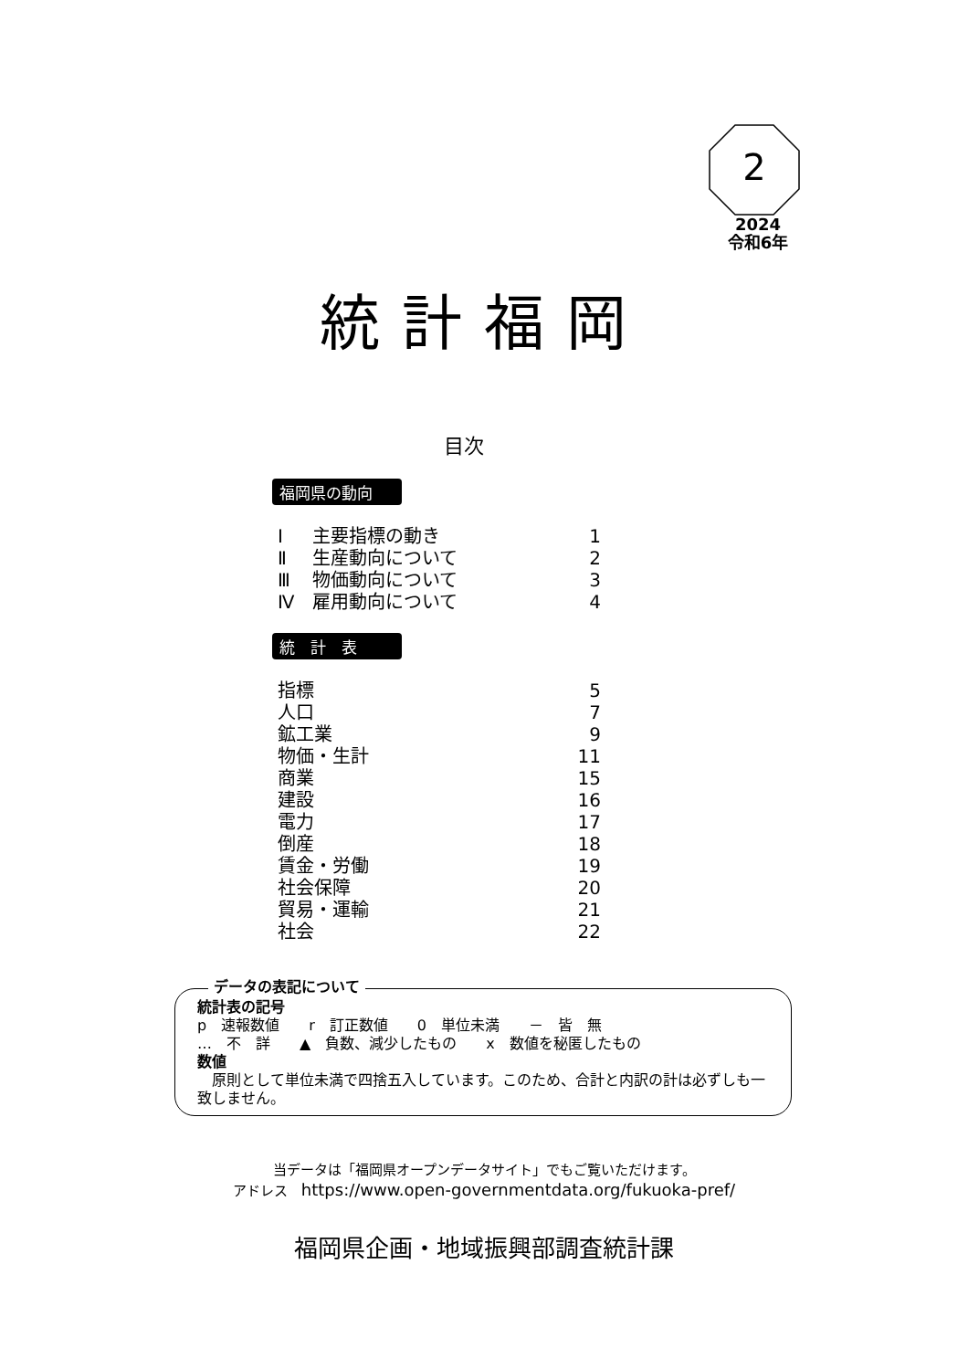2
2024
令和6年
統計福岡
目次
福岡県の動向
| Ⅰ | 主要指標の動き | 1 |
| Ⅱ | 生産動向について | 2 |
| Ⅲ | 物価動向について | 3 |
| Ⅳ | 雇用動向について | 4 |
統　計　表
| 指標 | 5 |
| 人口 | 7 |
| 鉱工業 | 9 |
| 物価・生計 | 11 |
| 商業 | 15 |
| 建設 | 16 |
| 電力 | 17 |
| 倒産 | 18 |
| 賃金・労働 | 19 |
| 社会保障 | 20 |
| 貿易・運輸 | 21 |
| 社会 | 22 |
データの表記について
統計表の記号
p　速報数値　　r　訂正数値　　0　単位未満　　－　皆　無
…　不　詳　　▲　負数、減少したもの　　x　数値を秘匿したもの
数値
　原則として単位未満で四捨五入しています。このため、合計と内訳の計は必ずしも一致しません。
当データは「福岡県オープンデータサイト」でもご覧いただけます。
アドレス　https://www.open-governmentdata.org/fukuoka-pref/
福岡県企画・地域振興部調査統計課